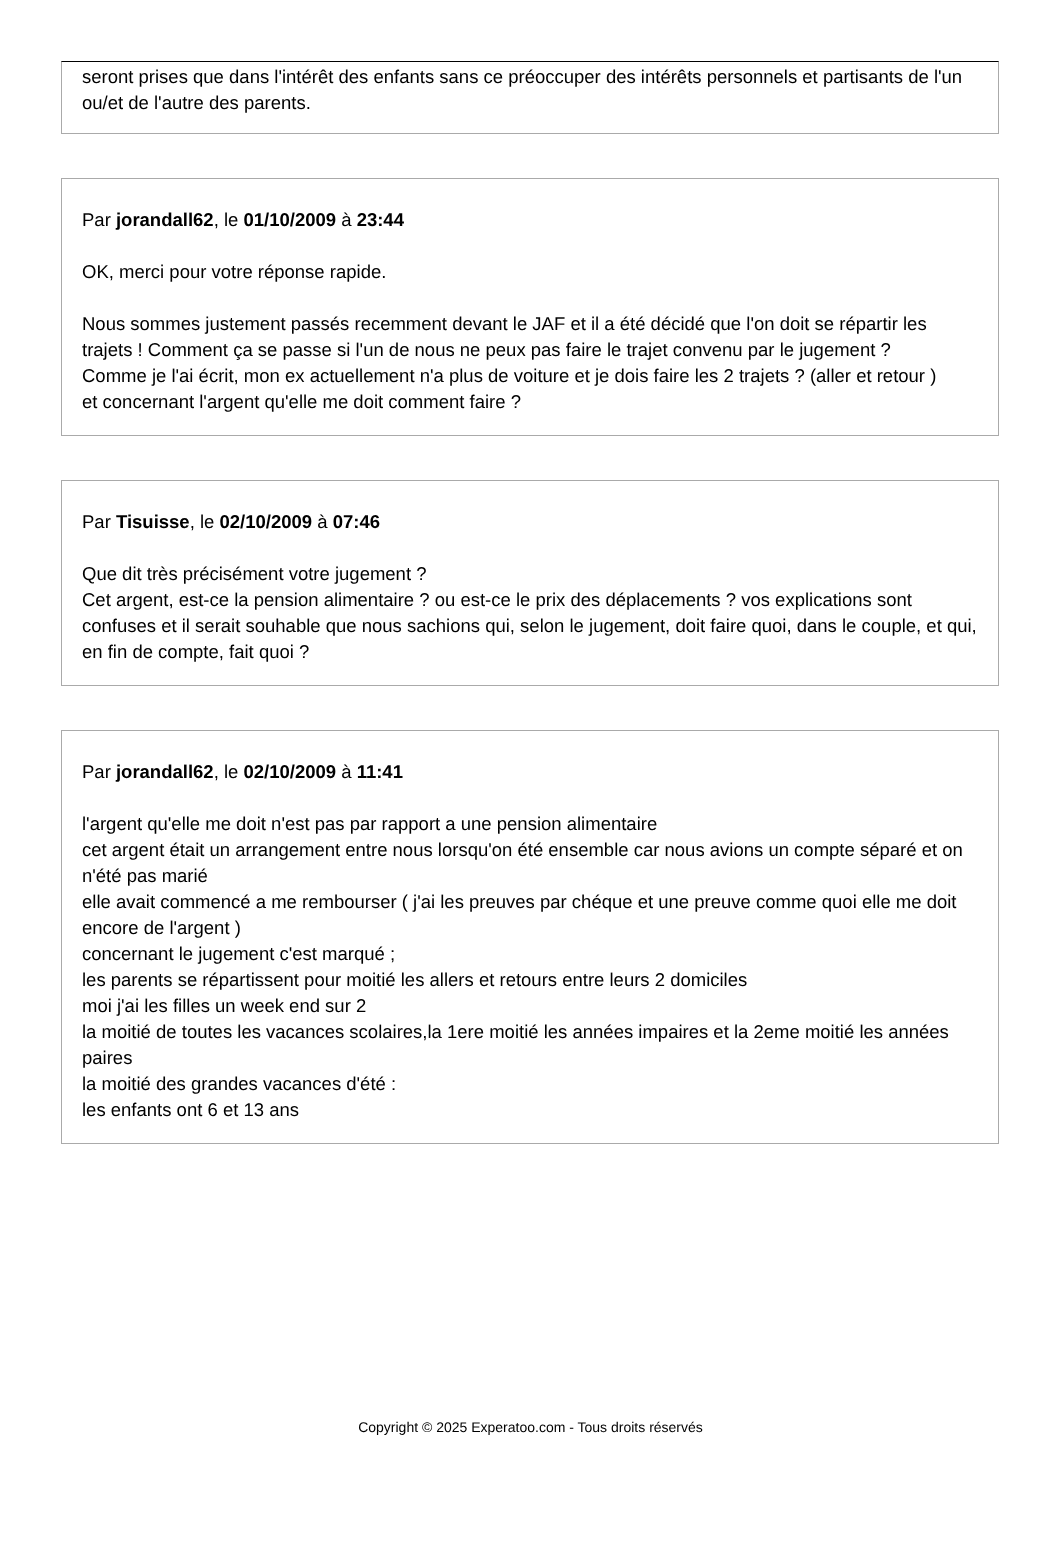seront prises que dans l'intérêt des enfants sans ce préoccuper des intérêts personnels et partisants de l'un ou/et de l'autre des parents.
Par jorandall62, le 01/10/2009 à 23:44
OK, merci pour votre réponse rapide.
Nous sommes justement passés recemment devant le JAF et il a été décidé que l'on doit se répartir les trajets ! Comment ça se passe si l'un de nous ne peux pas faire le trajet convenu par le jugement ?
Comme je l'ai écrit, mon ex actuellement n'a plus de voiture et je dois faire les 2 trajets ? (aller et retour )
et concernant l'argent qu'elle me doit comment faire ?
Par Tisuisse, le 02/10/2009 à 07:46
Que dit très précisément votre jugement ?
Cet argent, est-ce la pension alimentaire ? ou est-ce le prix des déplacements ? vos explications sont confuses et il serait souhable que nous sachions qui, selon le jugement, doit faire quoi, dans le couple, et qui, en fin de compte, fait quoi ?
Par jorandall62, le 02/10/2009 à 11:41
l'argent qu'elle me doit n'est pas par rapport a une pension alimentaire
cet argent était un arrangement entre nous lorsqu'on été ensemble car nous avions un compte séparé et on n'été pas marié
elle avait commencé a me rembourser ( j'ai les preuves par chéque et une preuve comme quoi elle me doit encore de l'argent )
concernant le jugement c'est marqué ;
les parents se répartissent pour moitié les allers et retours entre leurs 2 domiciles
moi j'ai les filles un week end sur 2
la moitié de toutes les vacances scolaires,la 1ere moitié les années impaires et la 2eme moitié les années paires
la moitié des grandes vacances d'été :
les enfants ont 6 et 13 ans
Copyright © 2025 Experatoo.com - Tous droits réservés